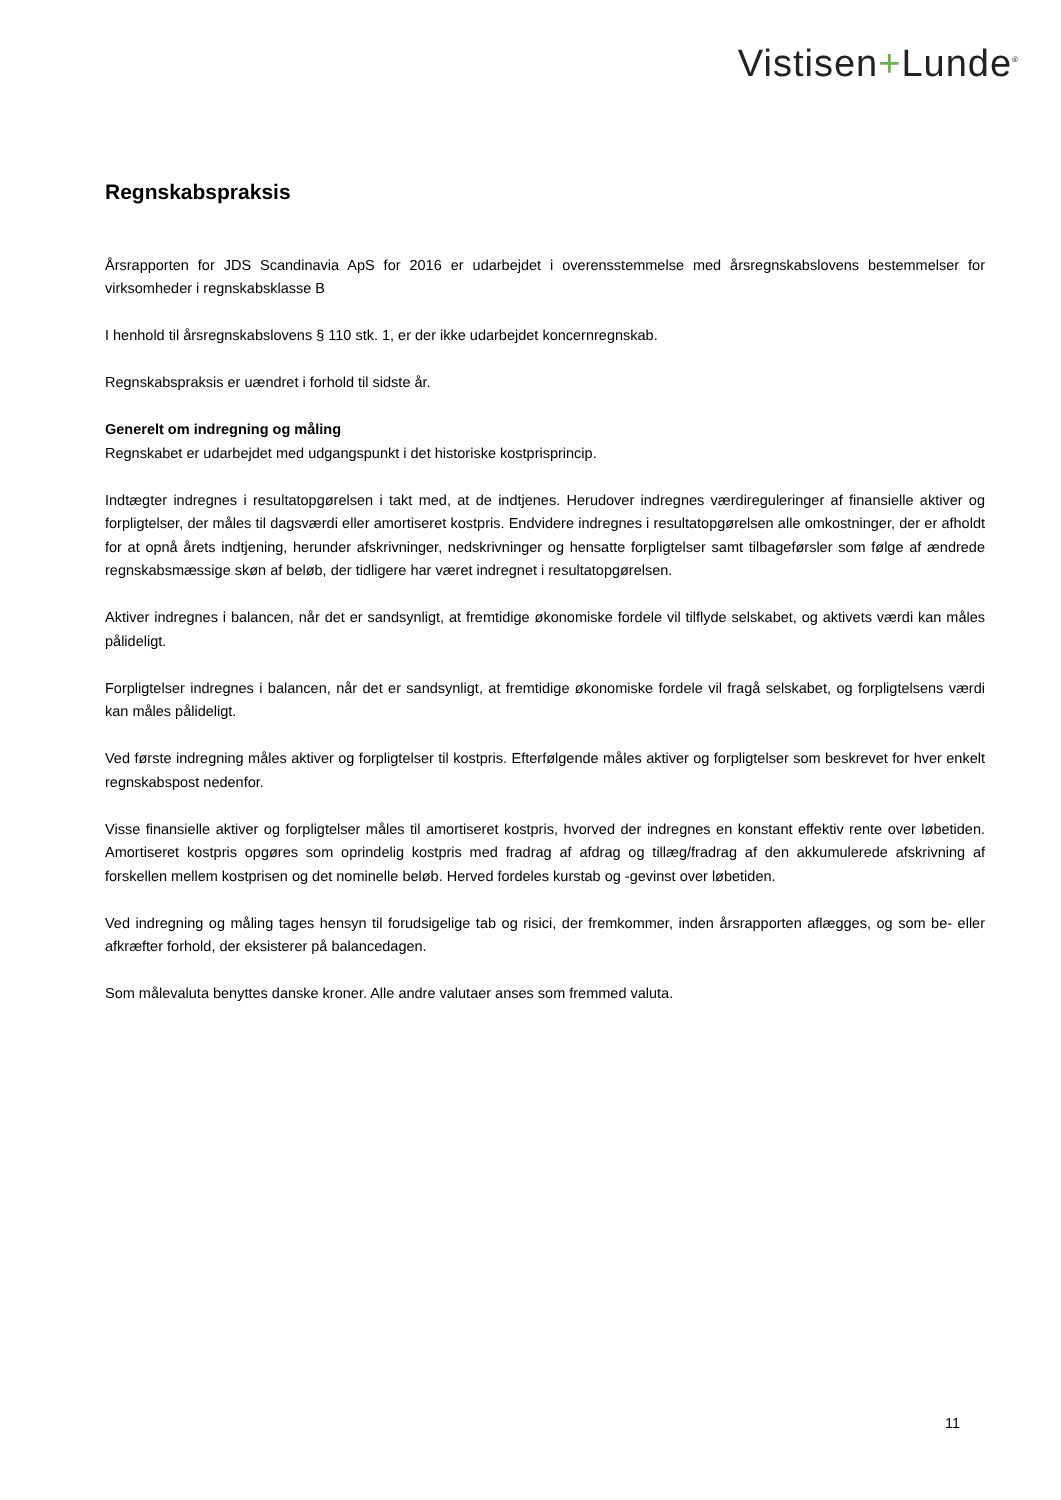Vistisen+Lunde<sup>®</sup>
Regnskabspraksis
Årsrapporten for JDS Scandinavia ApS for 2016 er udarbejdet i overensstemmelse med årsregnskabslovens bestemmelser for virksomheder i regnskabsklasse B
I henhold til årsregnskabslovens § 110 stk. 1, er der ikke udarbejdet koncernregnskab.
Regnskabspraksis er uændret i forhold til sidste år.
Generelt om indregning og måling
Regnskabet er udarbejdet med udgangspunkt i det historiske kostprisprincip.
Indtægter indregnes i resultatopgørelsen i takt med, at de indtjenes. Herudover indregnes værdireguleringer af finansielle aktiver og forpligtelser, der måles til dagsværdi eller amortiseret kostpris. Endvidere indregnes i resultatopgørelsen alle omkostninger, der er afholdt for at opnå årets indtjening, herunder afskrivninger, nedskrivninger og hensatte forpligtelser samt tilbageførsler som følge af ændrede regnskabsmæssige skøn af beløb, der tidligere har været indregnet i resultatopgørelsen.
Aktiver indregnes i balancen, når det er sandsynligt, at fremtidige økonomiske fordele vil tilflyde selskabet, og aktivets værdi kan måles pålideligt.
Forpligtelser indregnes i balancen, når det er sandsynligt, at fremtidige økonomiske fordele vil fragå selskabet, og forpligtelsens værdi kan måles pålideligt.
Ved første indregning måles aktiver og forpligtelser til kostpris. Efterfølgende måles aktiver og forpligtelser som beskrevet for hver enkelt regnskabspost nedenfor.
Visse finansielle aktiver og forpligtelser måles til amortiseret kostpris, hvorved der indregnes en konstant effektiv rente over løbetiden. Amortiseret kostpris opgøres som oprindelig kostpris med fradrag af afdrag og tillæg/fradrag af den akkumulerede afskrivning af forskellen mellem kostprisen og det nominelle beløb. Herved fordeles kurstab og -gevinst over løbetiden.
Ved indregning og måling tages hensyn til forudsigelige tab og risici, der fremkommer, inden årsrapporten aflægges, og som be- eller afkræfter forhold, der eksisterer på balancedagen.
Som målevaluta benyttes danske kroner. Alle andre valutaer anses som fremmed valuta.
11